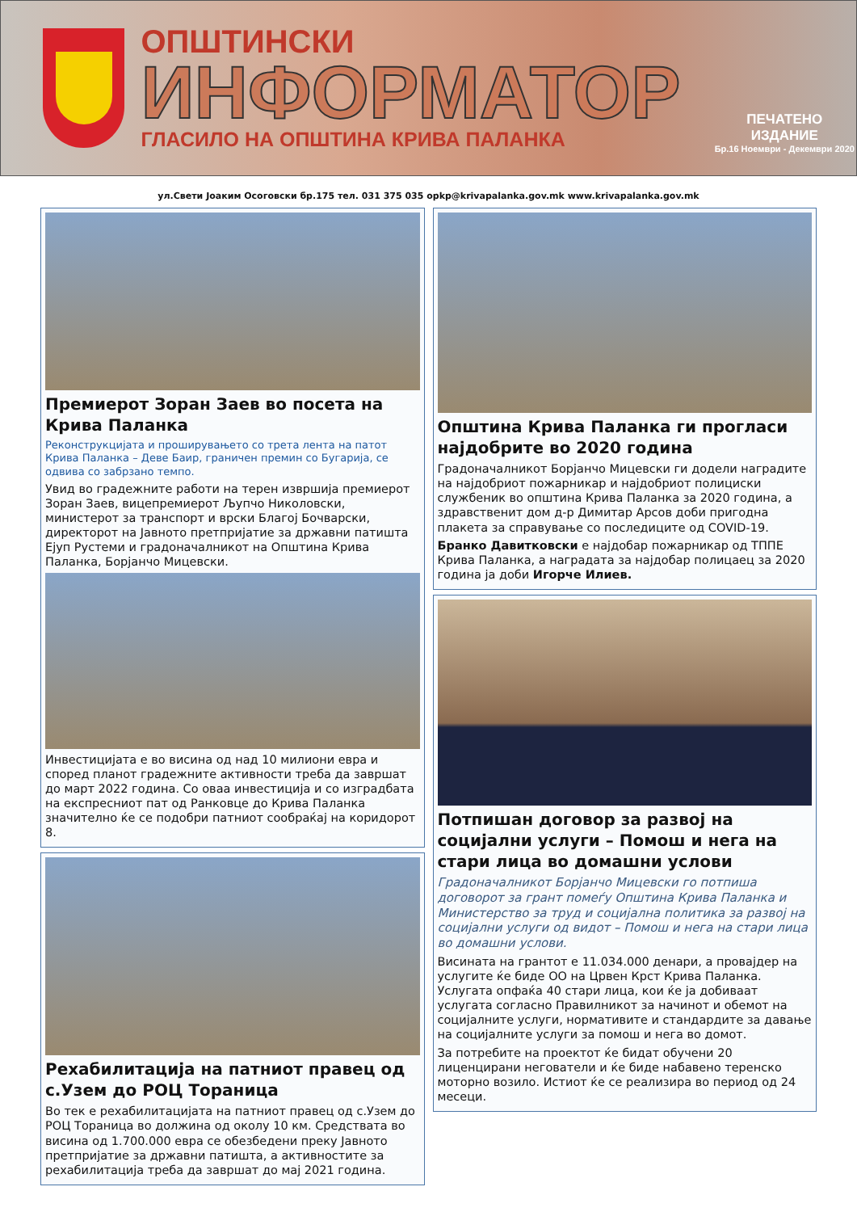ОПШТИНСКИ
ИНФОРМАТОР
ГЛАСИЛО НА ОПШТИНА КРИВА ПАЛАНКА
ПЕЧАТЕНО ИЗДАНИЕ
Бр.16 Ноември - Декември 2020
ул.Свети Јоаким Осоговски бр.175 тел. 031 375 035 opkp@krivapalanka.gov.mk www.krivapalanka.gov.mk
Премиерот Зоран Заев во посета на Крива Паланка
Реконструкцијата и проширувањето со трета лента на патот Крива Паланка – Деве Баир, граничен премин со Бугарија, се одвива со забрзано темпо.
Увид во градежните работи на терен извршија премиерот Зоран Заев, вицепремиерот Љупчо Николовски, министерот за транспорт и врски Благој Бочварски, директорот на Јавното претпријатие за државни патишта Ејуп Рустеми и градоначалникот на Општина Крива Паланка, Борјанчо Мицевски.
Инвестицијата е во висина од над 10 милиони евра и според планот градежните активности треба да завршат до март 2022 година. Со оваа инвестиција и со изградбата на експресниот пат од Ранковце до Крива Паланка значително ќе се подобри патниот сообраќај на коридорот 8.
Рехабилитација на патниот правец од с.Узем до РОЦ Тораница
Во тек е рехабилитацијата на патниот правец од с.Узем до РОЦ Тораница во должина од околу 10 км. Средствата во висина од 1.700.000 евра се обезбедени преку Јавното претпријатие за државни патишта, а активностите за рехабилитација треба да завршат до мај 2021 година.
Општина Крива Паланка ги прогласи најдобрите во 2020 година
Градоначалникот Борјанчо Мицевски ги додели наградите на најдобриот пожарникар и најдобриот полициски службеник во општина Крива Паланка за 2020 година, а здравственит дом д-р Димитар Арсов доби пригодна плакета за справување со последиците од COVID-19.
Бранко Давитковски е најдобар пожарникар од ТППЕ Крива Паланка, а наградата за најдобар полицаец за 2020 година ја доби Игорче Илиев.
Потпишан договор за развој на социјални услуги – Помош и нега на стари лица во домашни услови
Градоначалникот Борјанчо Мицевски го потпиша договорот за грант помеѓу Општина Крива Паланка и Министерство за труд и социјална политика за развој на социјални услуги од видот – Помош и нега на стари лица во домашни услови.
Висината на грантот е 11.034.000 денари, а провајдер на услугите ќе биде ОО на Црвен Крст Крива Паланка. Услугата опфаќа 40 стари лица, кои ќе ја добиваат услугата согласно Правилникот за начинот и обемот на социјалните услуги, нормативите и стандардите за давање на социјалните услуги за помош и нега во домот.
За потребите на проектот ќе бидат обучени 20 лиценцирани негователи и ќе биде набавено теренско моторно возило. Истиот ќе се реализира во период од 24 месеци.